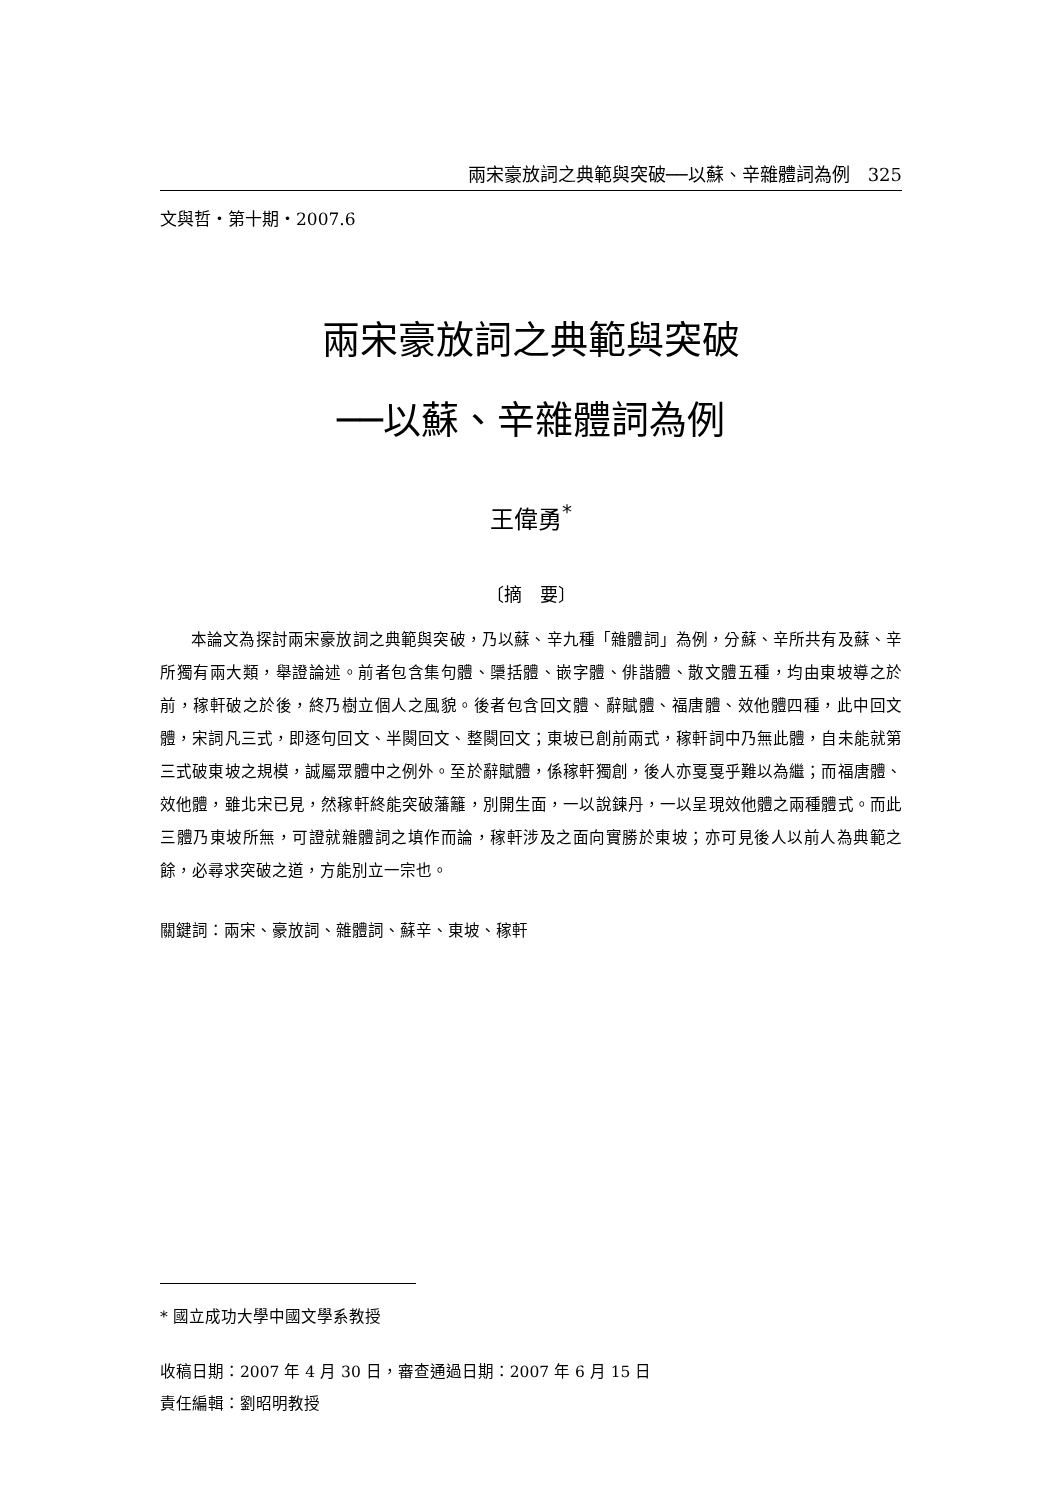兩宋豪放詞之典範與突破──以蘇、辛雜體詞為例　325
文與哲・第十期・2007.6
兩宋豪放詞之典範與突破
──以蘇、辛雜體詞為例
王偉勇<sup>*</sup>
〔摘　要〕
本論文為探討兩宋豪放詞之典範與突破，乃以蘇、辛九種「雜體詞」為例，分蘇、辛所共有及蘇、辛所獨有兩大類，舉證論述。前者包含集句體、檃括體、嵌字體、俳諧體、散文體五種，均由東坡導之於前，稼軒破之於後，終乃樹立個人之風貌。後者包含回文體、辭賦體、福唐體、效他體四種，此中回文體，宋詞凡三式，即逐句回文、半闋回文、整闋回文；東坡已創前兩式，稼軒詞中乃無此體，自未能就第三式破東坡之規模，誠屬眾體中之例外。至於辭賦體，係稼軒獨創，後人亦戛戛乎難以為繼；而福唐體、效他體，雖北宋已見，然稼軒終能突破藩籬，別開生面，一以說鍊丹，一以呈現效他體之兩種體式。而此三體乃東坡所無，可證就雜體詞之填作而論，稼軒涉及之面向實勝於東坡；亦可見後人以前人為典範之餘，必尋求突破之道，方能別立一宗也。
關鍵詞：兩宋、豪放詞、雜體詞、蘇辛、東坡、稼軒
* 國立成功大學中國文學系教授
收稿日期：2007 年 4 月 30 日，審查通過日期：2007 年 6 月 15 日
責任編輯：劉昭明教授